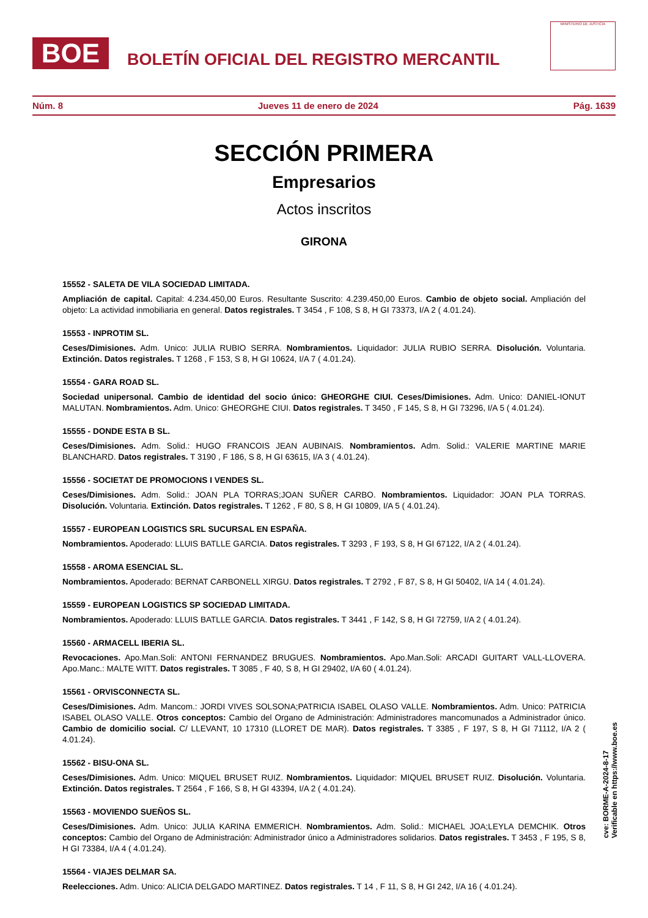BOE
BOLETÍN OFICIAL DEL REGISTRO MERCANTIL
MINISTERIO DE JUSTICIA
Núm. 8 Jueves 11 de enero de 2024 Pág. 1639
SECCIÓN PRIMERA
Empresarios
Actos inscritos
GIRONA
15552 - SALETA DE VILA SOCIEDAD LIMITADA.
Ampliación de capital. Capital: 4.234.450,00 Euros. Resultante Suscrito: 4.239.450,00 Euros. Cambio de objeto social. Ampliación del objeto: La actividad inmobiliaria en general. Datos registrales. T 3454 , F 108, S 8, H GI 73373, I/A 2 ( 4.01.24).
15553 - INPROTIM SL.
Ceses/Dimisiones. Adm. Unico: JULIA RUBIO SERRA. Nombramientos. Liquidador: JULIA RUBIO SERRA. Disolución. Voluntaria. Extinción. Datos registrales. T 1268 , F 153, S 8, H GI 10624, I/A 7 ( 4.01.24).
15554 - GARA ROAD SL.
Sociedad unipersonal. Cambio de identidad del socio único: GHEORGHE CIUI. Ceses/Dimisiones. Adm. Unico: DANIEL-IONUT MALUTAN. Nombramientos. Adm. Unico: GHEORGHE CIUI. Datos registrales. T 3450 , F 145, S 8, H GI 73296, I/A 5 ( 4.01.24).
15555 - DONDE ESTA B SL.
Ceses/Dimisiones. Adm. Solid.: HUGO FRANCOIS JEAN AUBINAIS. Nombramientos. Adm. Solid.: VALERIE MARTINE MARIE BLANCHARD. Datos registrales. T 3190 , F 186, S 8, H GI 63615, I/A 3 ( 4.01.24).
15556 - SOCIETAT DE PROMOCIONS I VENDES SL.
Ceses/Dimisiones. Adm. Solid.: JOAN PLA TORRAS;JOAN SUÑER CARBO. Nombramientos. Liquidador: JOAN PLA TORRAS. Disolución. Voluntaria. Extinción. Datos registrales. T 1262 , F 80, S 8, H GI 10809, I/A 5 ( 4.01.24).
15557 - EUROPEAN LOGISTICS SRL SUCURSAL EN ESPAÑA.
Nombramientos. Apoderado: LLUIS BATLLE GARCIA. Datos registrales. T 3293 , F 193, S 8, H GI 67122, I/A 2 ( 4.01.24).
15558 - AROMA ESENCIAL SL.
Nombramientos. Apoderado: BERNAT CARBONELL XIRGU. Datos registrales. T 2792 , F 87, S 8, H GI 50402, I/A 14 ( 4.01.24).
15559 - EUROPEAN LOGISTICS SP SOCIEDAD LIMITADA.
Nombramientos. Apoderado: LLUIS BATLLE GARCIA. Datos registrales. T 3441 , F 142, S 8, H GI 72759, I/A 2 ( 4.01.24).
15560 - ARMACELL IBERIA SL.
Revocaciones. Apo.Man.Soli: ANTONI FERNANDEZ BRUGUES. Nombramientos. Apo.Man.Soli: ARCADI GUITART VALL-LLOVERA. Apo.Manc.: MALTE WITT. Datos registrales. T 3085 , F 40, S 8, H GI 29402, I/A 60 ( 4.01.24).
15561 - ORVISCONNECTA SL.
Ceses/Dimisiones. Adm. Mancom.: JORDI VIVES SOLSONA;PATRICIA ISABEL OLASO VALLE. Nombramientos. Adm. Unico: PATRICIA ISABEL OLASO VALLE. Otros conceptos: Cambio del Organo de Administración: Administradores mancomunados a Administrador único. Cambio de domicilio social. C/ LLEVANT, 10 17310 (LLORET DE MAR). Datos registrales. T 3385 , F 197, S 8, H GI 71112, I/A 2 ( 4.01.24).
15562 - BISU-ONA SL.
Ceses/Dimisiones. Adm. Unico: MIQUEL BRUSET RUIZ. Nombramientos. Liquidador: MIQUEL BRUSET RUIZ. Disolución. Voluntaria. Extinción. Datos registrales. T 2564 , F 166, S 8, H GI 43394, I/A 2 ( 4.01.24).
15563 - MOVIENDO SUEÑOS SL.
Ceses/Dimisiones. Adm. Unico: JULIA KARINA EMMERICH. Nombramientos. Adm. Solid.: MICHAEL JOA;LEYLA DEMCHIK. Otros conceptos: Cambio del Organo de Administración: Administrador único a Administradores solidarios. Datos registrales. T 3453 , F 195, S 8, H GI 73384, I/A 4 ( 4.01.24).
15564 - VIAJES DELMAR SA.
Reelecciones. Adm. Unico: ALICIA DELGADO MARTINEZ. Datos registrales. T 14 , F 11, S 8, H GI 242, I/A 16 ( 4.01.24).
cve: BORME-A-2024-8-17
Verificable en https://www.boe.es